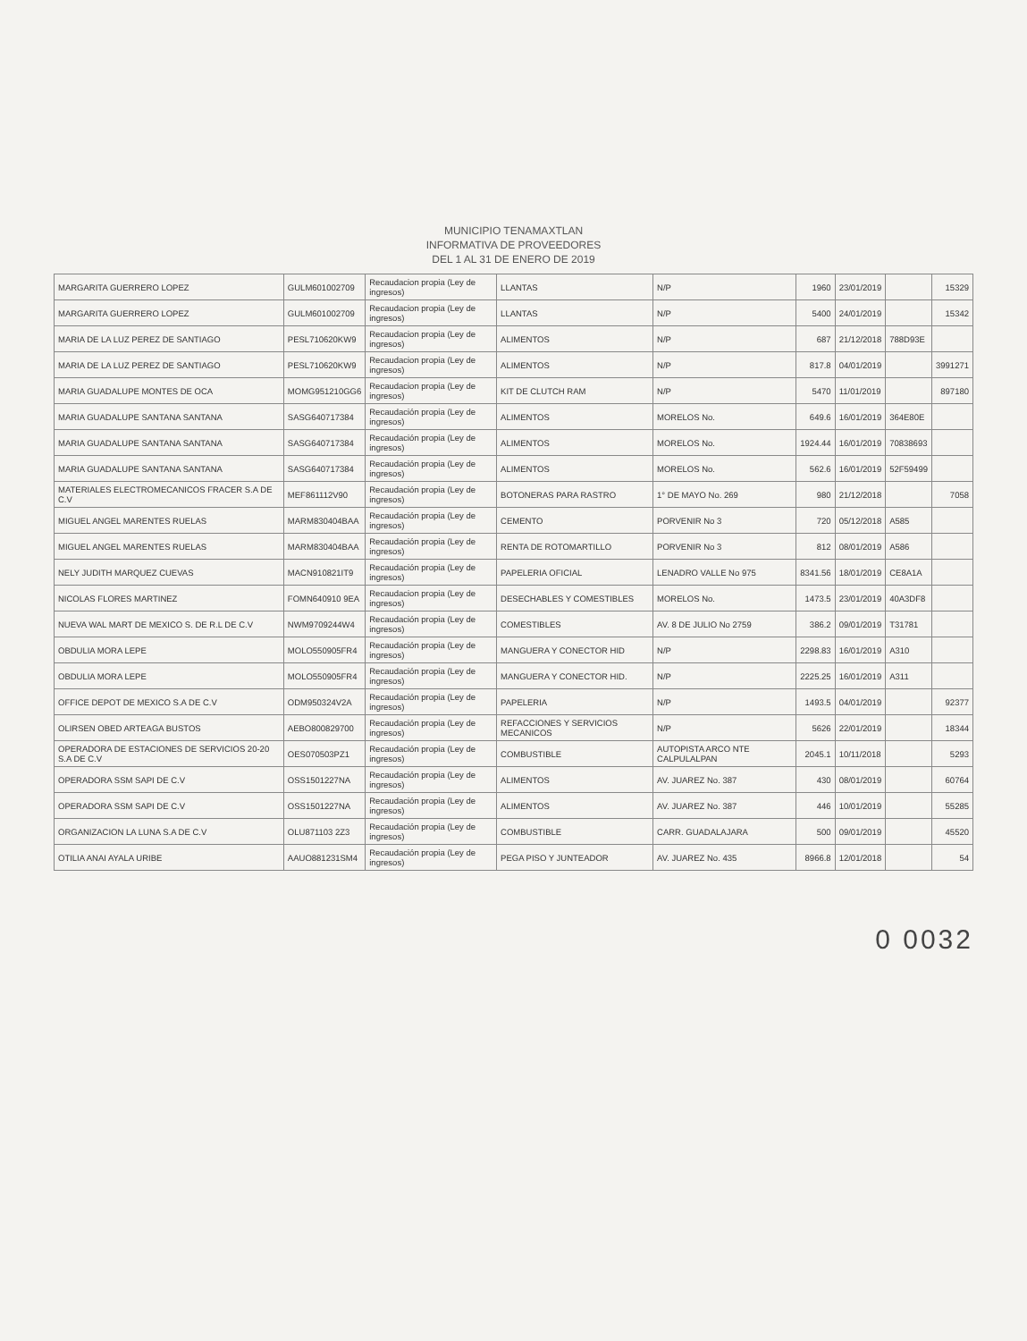MUNICIPIO TENAMAXTLAN
INFORMATIVA DE PROVEEDORES
DEL 1 AL 31 DE ENERO DE 2019
| MARGARITA GUERRERO LOPEZ | GULM601002709 | Recaudacion propia (Ley de ingresos) | LLANTAS | N/P | 1960 | 23/01/2019 | | 15329 |
| MARGARITA GUERRERO LOPEZ | GULM601002709 | Recaudacion propia (Ley de ingresos) | LLANTAS | N/P | 5400 | 24/01/2019 | | 15342 |
| MARIA DE LA LUZ PEREZ DE SANTIAGO | PESL710620KW9 | Recaudacion propia (Ley de ingresos) | ALIMENTOS | N/P | 687 | 21/12/2018 | 788D93E | |
| MARIA DE LA LUZ PEREZ DE SANTIAGO | PESL710620KW9 | Recaudacion propia (Ley de ingresos) | ALIMENTOS | N/P | 817.8 | 04/01/2019 | | 3991271 |
| MARIA GUADALUPE MONTES DE OCA | MOMG951210GG6 | Recaudacion propia (Ley de ingresos) | KIT DE CLUTCH RAM | N/P | 5470 | 11/01/2019 | | 897180 |
| MARIA GUADALUPE SANTANA SANTANA | SASG640717384 | Recaudación propia (Ley de ingresos) | ALIMENTOS | MORELOS No. | 649.6 | 16/01/2019 | 364E80E | |
| MARIA GUADALUPE SANTANA SANTANA | SASG640717384 | Recaudación propia (Ley de ingresos) | ALIMENTOS | MORELOS No. | 1924.44 | 16/01/2019 | 70838693 | |
| MARIA GUADALUPE SANTANA SANTANA | SASG640717384 | Recaudación propia (Ley de ingresos) | ALIMENTOS | MORELOS No. | 562.6 | 16/01/2019 | 52F59499 | |
| MATERIALES ELECTROMECANICOS FRACER S.A DE C.V | MEF861112V90 | Recaudación propia (Ley de ingresos) | BOTONERAS PARA RASTRO | 1° DE MAYO No. 269 | 980 | 21/12/2018 | | 7058 |
| MIGUEL ANGEL MARENTES RUELAS | MARM830404BAA | Recaudación propia (Ley de ingresos) | CEMENTO | PORVENIR No 3 | 720 | 05/12/2018 | A585 | |
| MIGUEL ANGEL MARENTES RUELAS | MARM830404BAA | Recaudación propia (Ley de ingresos) | RENTA DE ROTOMARTILLO | PORVENIR No 3 | 812 | 08/01/2019 | A586 | |
| NELY JUDITH MARQUEZ CUEVAS | MACN910821IT9 | Recaudación propia (Ley de ingresos) | PAPELERIA OFICIAL | LENADRO VALLE No 975 | 8341.56 | 18/01/2019 | CE8A1A | |
| NICOLAS FLORES MARTINEZ | FOMN640910 9EA | Recaudacion propia (Ley de ingresos) | DESECHABLES Y COMESTIBLES | MORELOS No. | 1473.5 | 23/01/2019 | 40A3DF8 | |
| NUEVA WAL MART DE MEXICO S. DE R.L DE C.V | NWM9709244W4 | Recaudación propia (Ley de ingresos) | COMESTIBLES | AV. 8 DE JULIO No 2759 | 386.2 | 09/01/2019 | T31781 | |
| OBDULIA MORA LEPE | MOLO550905FR4 | Recaudación propia (Ley de ingresos) | MANGUERA Y CONECTOR HID | N/P | 2298.83 | 16/01/2019 | A310 | |
| OBDULIA MORA LEPE | MOLO550905FR4 | Recaudación propia (Ley de ingresos) | MANGUERA Y CONECTOR HID. | N/P | 2225.25 | 16/01/2019 | A311 | |
| OFFICE DEPOT DE MEXICO S.A DE C.V | ODM950324V2A | Recaudación propia (Ley de ingresos) | PAPELERIA | N/P | 1493.5 | 04/01/2019 | | 92377 |
| OLIRSEN OBED ARTEAGA BUSTOS | AEBO800829700 | Recaudación propia (Ley de ingresos) | REFACCIONES Y SERVICIOS MECANICOS | N/P | 5626 | 22/01/2019 | | 18344 |
| OPERADORA DE ESTACIONES DE SERVICIOS 20-20 S.A DE C.V | OES070503PZ1 | Recaudación propia (Ley de ingresos) | COMBUSTIBLE | AUTOPISTA ARCO NTE CALPULALPAN | 2045.1 | 10/11/2018 | | 5293 |
| OPERADORA SSM SAPI DE C.V | OSS1501227NA | Recaudación propia (Ley de ingresos) | ALIMENTOS | AV. JUAREZ No. 387 | 430 | 08/01/2019 | | 60764 |
| OPERADORA SSM SAPI DE C.V | OSS1501227NA | Recaudación propia (Ley de ingresos) | ALIMENTOS | AV. JUAREZ No. 387 | 446 | 10/01/2019 | | 55285 |
| ORGANIZACION LA LUNA S.A DE C.V | OLU871103 2Z3 | Recaudación propia (Ley de ingresos) | COMBUSTIBLE | CARR. GUADALAJARA | 500 | 09/01/2019 | | 45520 |
| OTILIA ANAI AYALA URIBE | AAUO881231SM4 | Recaudación propia (Ley de ingresos) | PEGA PISO Y JUNTEADOR | AV. JUAREZ No. 435 | 8966.8 | 12/01/2018 | | 54 |
0 0032